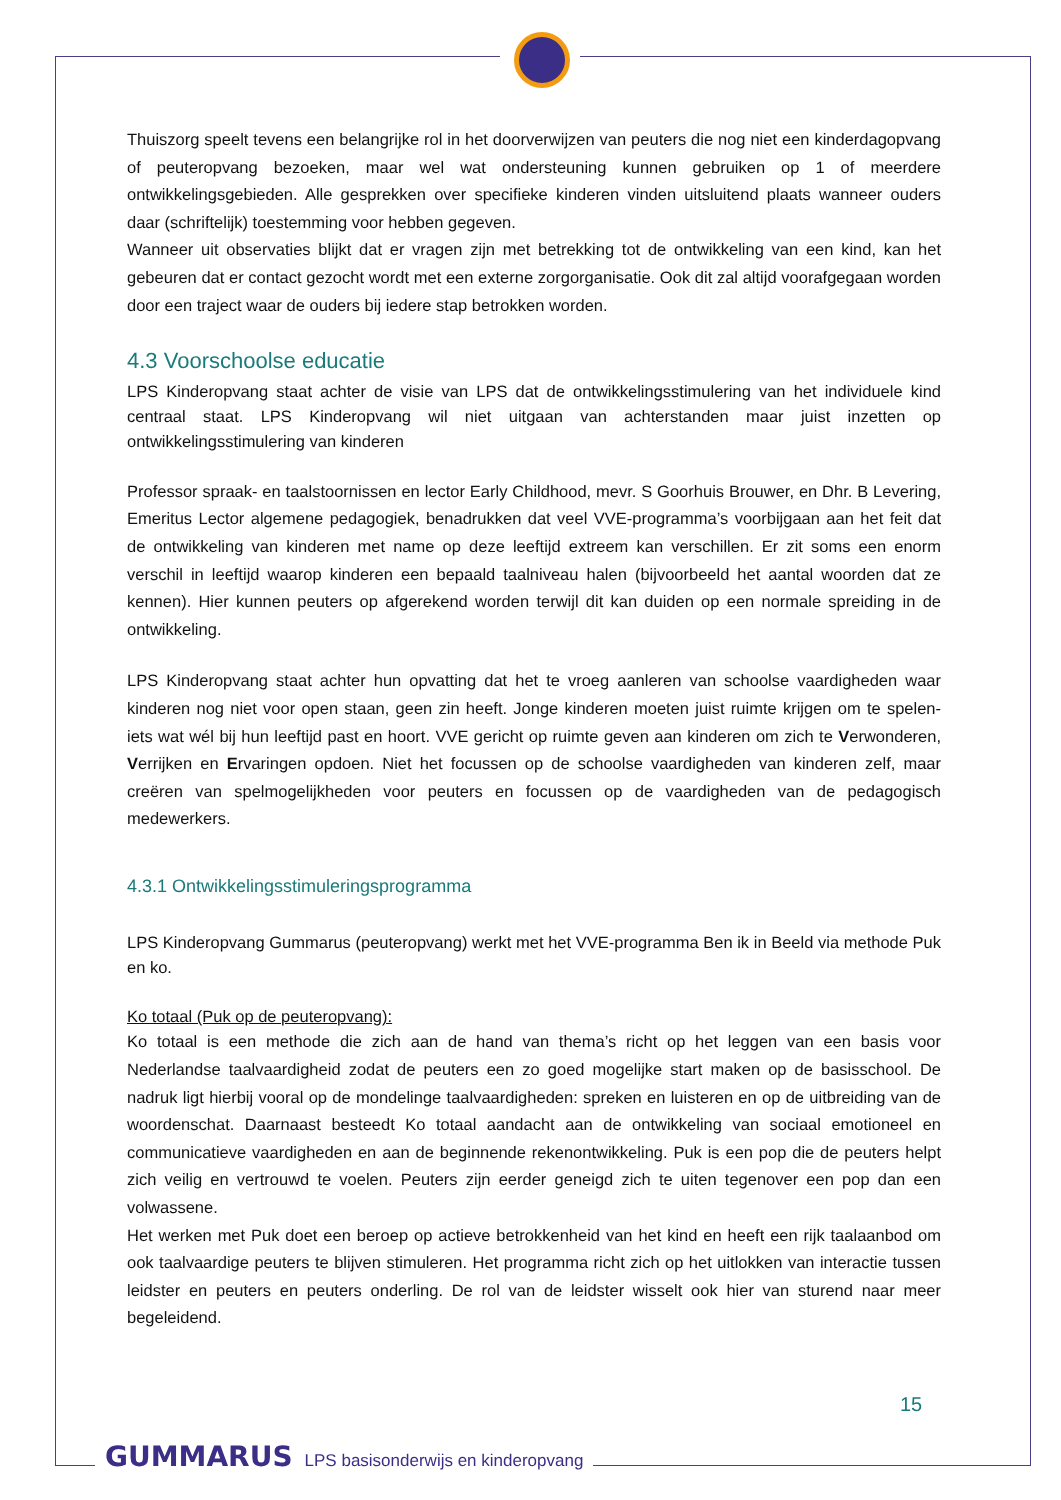Thuiszorg speelt tevens een belangrijke rol in het doorverwijzen van peuters die nog niet een kinderdagopvang of peuteropvang bezoeken, maar wel wat ondersteuning kunnen gebruiken op 1 of meerdere ontwikkelingsgebieden. Alle gesprekken over specifieke kinderen vinden uitsluitend plaats wanneer ouders daar (schriftelijk) toestemming voor hebben gegeven.
Wanneer uit observaties blijkt dat er vragen zijn met betrekking tot de ontwikkeling van een kind, kan het gebeuren dat er contact gezocht wordt met een externe zorgorganisatie. Ook dit zal altijd voorafgegaan worden door een traject waar de ouders bij iedere stap betrokken worden.
4.3 Voorschoolse educatie
LPS Kinderopvang staat achter de visie van LPS dat de ontwikkelingsstimulering van het individuele kind centraal staat. LPS Kinderopvang wil niet uitgaan van achterstanden maar juist inzetten op ontwikkelingsstimulering van kinderen
Professor spraak- en taalstoornissen en lector Early Childhood, mevr. S Goorhuis Brouwer, en Dhr. B Levering, Emeritus Lector algemene pedagogiek, benadrukken dat veel VVE-programma’s voorbijgaan aan het feit dat de ontwikkeling van kinderen met name op deze leeftijd extreem kan verschillen. Er zit soms een enorm verschil in leeftijd waarop kinderen een bepaald taalniveau halen (bijvoorbeeld het aantal woorden dat ze kennen). Hier kunnen peuters op afgerekend worden terwijl dit kan duiden op een normale spreiding in de ontwikkeling.
LPS Kinderopvang staat achter hun opvatting dat het te vroeg aanleren van schoolse vaardigheden waar kinderen nog niet voor open staan, geen zin heeft. Jonge kinderen moeten juist ruimte krijgen om te spelen- iets wat wél bij hun leeftijd past en hoort. VVE gericht op ruimte geven aan kinderen om zich te Verwonderen, Verrijken en Ervaringen opdoen. Niet het focussen op de schoolse vaardigheden van kinderen zelf, maar creëren van spelmogelijkheden voor peuters en focussen op de vaardigheden van de pedagogisch medewerkers.
4.3.1 Ontwikkelingsstimuleringsprogramma
LPS Kinderopvang Gummarus (peuteropvang) werkt met het VVE-programma Ben ik in Beeld via methode Puk en ko.
Ko totaal (Puk op de peuteropvang):
Ko totaal is een methode die zich aan de hand van thema’s richt op het leggen van een basis voor Nederlandse taalvaardigheid zodat de peuters een zo goed mogelijke start maken op de basisschool. De nadruk ligt hierbij vooral op de mondelinge taalvaardigheden: spreken en luisteren en op de uitbreiding van de woordenschat. Daarnaast besteedt Ko totaal aandacht aan de ontwikkeling van sociaal emotioneel en communicatieve vaardigheden en aan de beginnende rekenontwikkeling. Puk is een pop die de peuters helpt zich veilig en vertrouwd te voelen. Peuters zijn eerder geneigd zich te uiten tegenover een pop dan een volwassene.
Het werken met Puk doet een beroep op actieve betrokkenheid van het kind en heeft een rijk taalaanbod om ook taalvaardige peuters te blijven stimuleren. Het programma richt zich op het uitlokken van interactie tussen leidster en peuters en peuters onderling. De rol van de leidster wisselt ook hier van sturend naar meer begeleidend.
15
GUMMARUS LPS basisonderwijs en kinderopvang